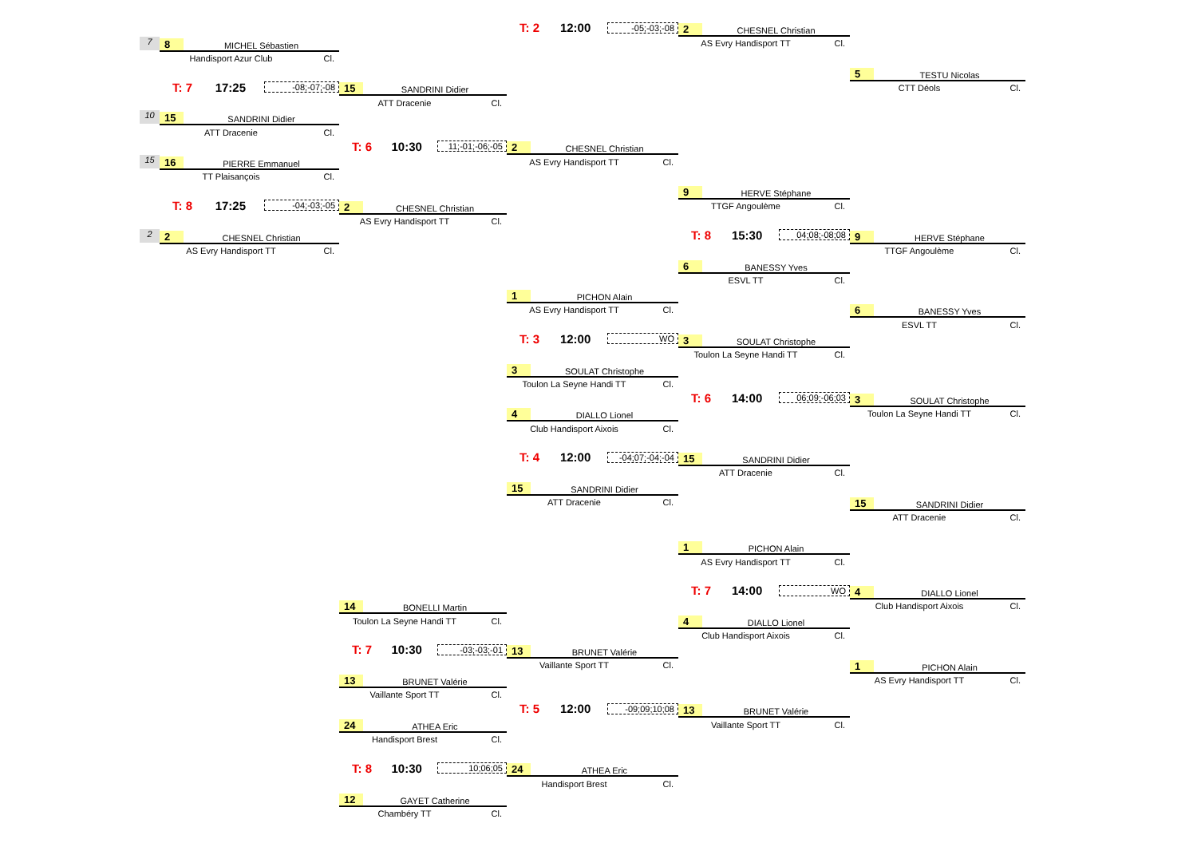T: 2 12:00 -05;-03;-08
2 CHESNEL Christian
AS Evry Handisport TT Cl.
7
8 MICHEL Sébastien
Handisport Azur Club Cl.
5 TESTU Nicolas
CTT Déols Cl.
T: 7 17:25 -08;-07;-08
15 SANDRINI Didier
ATT Dracenie Cl.
10
15 SANDRINI Didier
ATT Dracenie Cl.
T: 6 10:30 11;-01;-06;-05
2 CHESNEL Christian
AS Evry Handisport TT Cl.
15
16 PIERRE Emmanuel
TT Plaisançois Cl.
9 HERVE Stéphane
TTGF Angoulème Cl.
T: 8 17:25 -04;-03;-05
2 CHESNEL Christian
AS Evry Handisport TT Cl.
2
2 CHESNEL Christian
AS Evry Handisport TT Cl.
T: 8 15:30 04;08;-08;08
9 HERVE Stéphane
TTGF Angoulème Cl.
6 BANESSY Yves
ESVL TT Cl.
1 PICHON Alain
AS Evry Handisport TT Cl.
6 BANESSY Yves
ESVL TT Cl.
T: 3 12:00 WO
3 SOULAT Christophe
Toulon La Seyne Handi TT Cl.
3 SOULAT Christophe
Toulon La Seyne Handi TT Cl.
T: 6 14:00 06;09;-06;03
3 SOULAT Christophe
Toulon La Seyne Handi TT Cl.
4 DIALLO Lionel
Club Handisport Aixois Cl.
T: 4 12:00 -04;07;-04;-04
15 SANDRINI Didier
ATT Dracenie Cl.
15 SANDRINI Didier
ATT Dracenie Cl.
15 SANDRINI Didier
ATT Dracenie Cl.
1 PICHON Alain
AS Evry Handisport TT Cl.
T: 7 14:00 WO
4 DIALLO Lionel
Club Handisport Aixois Cl.
14 BONELLI Martin
Toulon La Seyne Handi TT Cl.
4 DIALLO Lionel
Club Handisport Aixois Cl.
T: 7 10:30 -03;-03;-01
13 BRUNET Valérie
Vaillante Sport TT Cl.
1 PICHON Alain
AS Evry Handisport TT Cl.
13 BRUNET Valérie
Vaillante Sport TT Cl.
T: 5 12:00 -09;09;10;08
13 BRUNET Valérie
Vaillante Sport TT Cl.
24 ATHEA Eric
Handisport Brest Cl.
T: 8 10:30 10;06;05
24 ATHEA Eric
Handisport Brest Cl.
12 GAYET Catherine
Chambéry TT Cl.